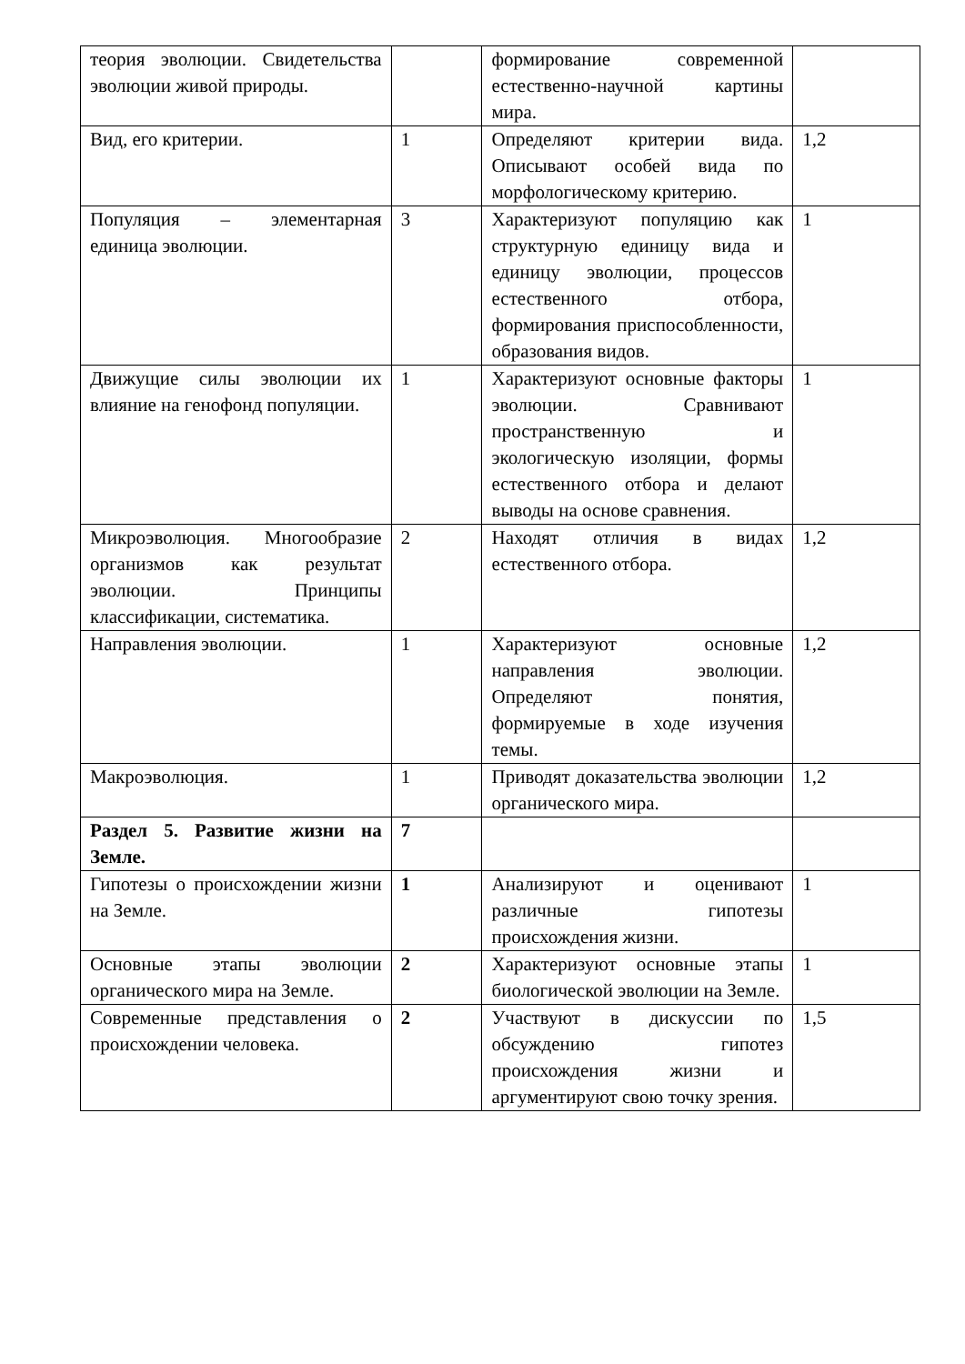| теория эволюции. Свидетельства эволюции живой природы. | | формирование современной естественно-научной картины мира. | |
| Вид, его критерии. | 1 | Определяют критерии вида. Описывают особей вида по морфологическому критерию. | 1,2 |
| Популяция – элементарная единица эволюции. | 3 | Характеризуют популяцию как структурную единицу вида и единицу эволюции, процессов естественного отбора, формирования приспособленности, образования видов. | 1 |
| Движущие силы эволюции их влияние на генофонд популяции. | 1 | Характеризуют основные факторы эволюции. Сравнивают пространственную и экологическую изоляции, формы естественного отбора и делают выводы на основе сравнения. | 1 |
| Микроэволюция. Многообразие организмов как результат эволюции. Принципы классификации, систематика. | 2 | Находят отличия в видах естественного отбора. | 1,2 |
| Направления эволюции. | 1 | Характеризуют основные направления эволюции. Определяют понятия, формируемые в ходе изучения темы. | 1,2 |
| Макроэволюция. | 1 | Приводят доказательства эволюции органического мира. | 1,2 |
| Раздел 5. Развитие жизни на Земле. | 7 | | |
| Гипотезы о происхождении жизни на Земле. | 1 | Анализируют и оценивают различные гипотезы происхождения жизни. | 1 |
| Основные этапы эволюции органического мира на Земле. | 2 | Характеризуют основные этапы биологической эволюции на Земле. | 1 |
| Современные представления о происхождении человека. | 2 | Участвуют в дискуссии по обсуждению гипотез происхождения жизни и аргументируют свою точку зрения. | 1,5 |